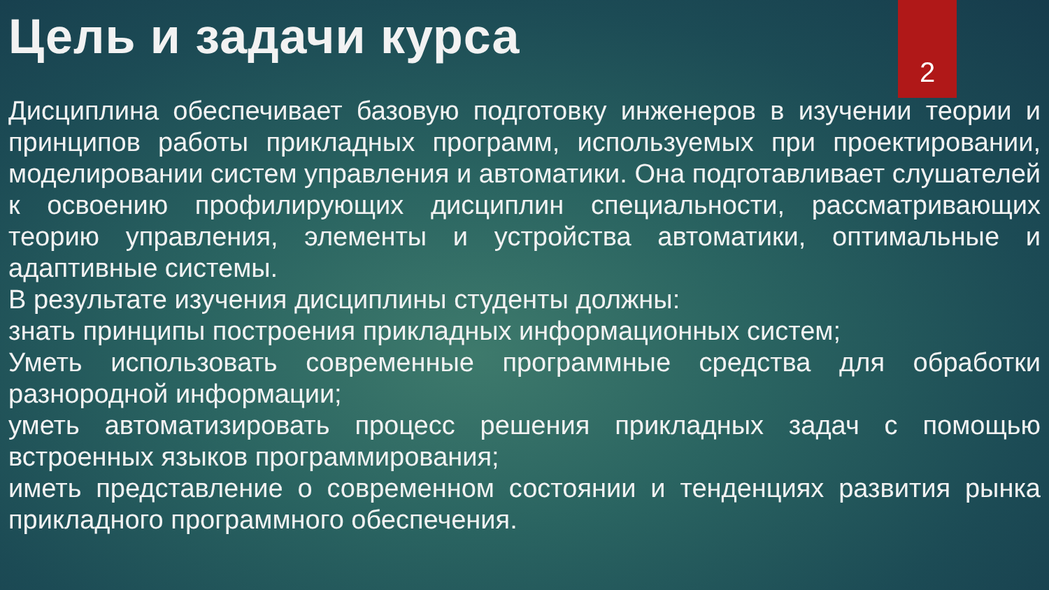Цель и задачи курса
2
Дисциплина обеспечивает базовую подготовку инженеров в изучении теории и принципов работы прикладных программ, используемых при проектировании, моделировании систем управления и автоматики. Она подготавливает слушателей к освоению профилирующих дисциплин специальности, рассматривающих теорию управления, элементы и устройства автоматики, оптимальные и адаптивные системы.
В результате изучения дисциплины студенты должны:
знать принципы построения прикладных информационных систем;
Уметь использовать современные программные средства для обработки разнородной информации;
уметь автоматизировать процесс решения прикладных задач с помощью встроенных языков программирования;
иметь представление о современном состоянии и тенденциях развития рынка прикладного программного обеспечения.